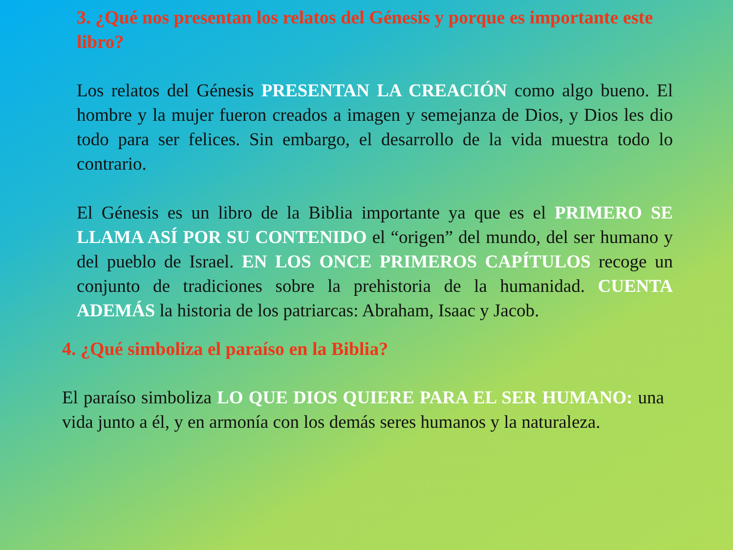3. ¿Qué nos presentan los relatos del Génesis y porque es importante este libro?
Los relatos del Génesis PRESENTAN LA CREACIÓN como algo bueno. El hombre y la mujer fueron creados a imagen y semejanza de Dios, y Dios les dio todo para ser felices. Sin embargo, el desarrollo de la vida muestra todo lo contrario.
El Génesis es un libro de la Biblia importante ya que es el PRIMERO SE LLAMA ASÍ POR SU CONTENIDO el “origen” del mundo, del ser humano y del pueblo de Israel. EN LOS ONCE PRIMEROS CAPÍTULOS recoge un conjunto de tradiciones sobre la prehistoria de la humanidad. CUENTA ADEMÁS la historia de los patriarcas: Abraham, Isaac y Jacob.
4. ¿Qué simboliza el paraíso en la Biblia?
El paraíso simboliza LO QUE DIOS QUIERE PARA EL SER HUMANO: una vida junto a él, y en armonía con los demás seres humanos y la naturaleza.